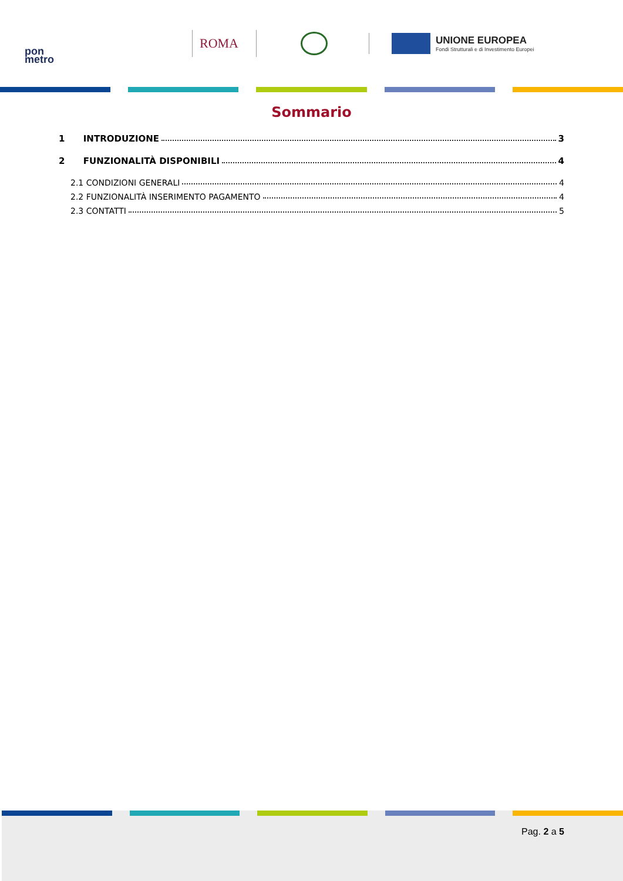pon
metro
ROMA
UNIONE EUROPEA
Fondi Strutturali e di Investimento Europei
Sommario
1 INTRODUZIONE 3
2 FUNZIONALITÀ DISPONIBILI 4
2.1 CONDIZIONI GENERALI 4
2.2 FUNZIONALITÀ INSERIMENTO PAGAMENTO 4
2.3 CONTATTI 5
Pag. 2 a 5